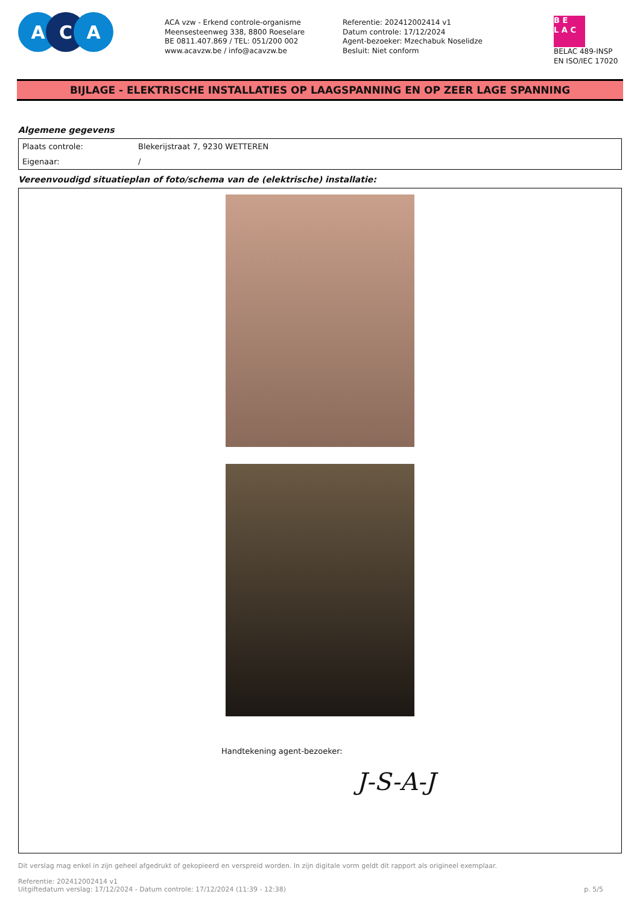A C A
ACA vzw - Erkend controle-organisme
Meensesteenweg 338, 8800 Roeselare
BE 0811.407.869 / TEL: 051/200 002
www.acavzw.be / info@acavzw.be
Referentie: 202412002414 v1
Datum controle: 17/12/2024
Agent-bezoeker: Mzechabuk Noselidze
Besluit: Niet conform
B E
L A C
BELAC 489-INSP
EN ISO/IEC 17020
BIJLAGE - ELEKTRISCHE INSTALLATIES OP LAAGSPANNING EN OP ZEER LAGE SPANNING
Algemene gegevens
| Plaats controle: | Blekerijstraat 7, 9230 WETTEREN |
| Eigenaar: | / |
Vereenvoudigd situatieplan of foto/schema van de (elektrische) installatie:
Handtekening agent-bezoeker:
J-S-A-J
Dit verslag mag enkel in zijn geheel afgedrukt of gekopieerd en verspreid worden. In zijn digitale vorm geldt dit rapport als origineel exemplaar.
Referentie: 202412002414 v1
Uitgiftedatum verslag: 17/12/2024 - Datum controle: 17/12/2024 (11:39 - 12:38) p. 5/5